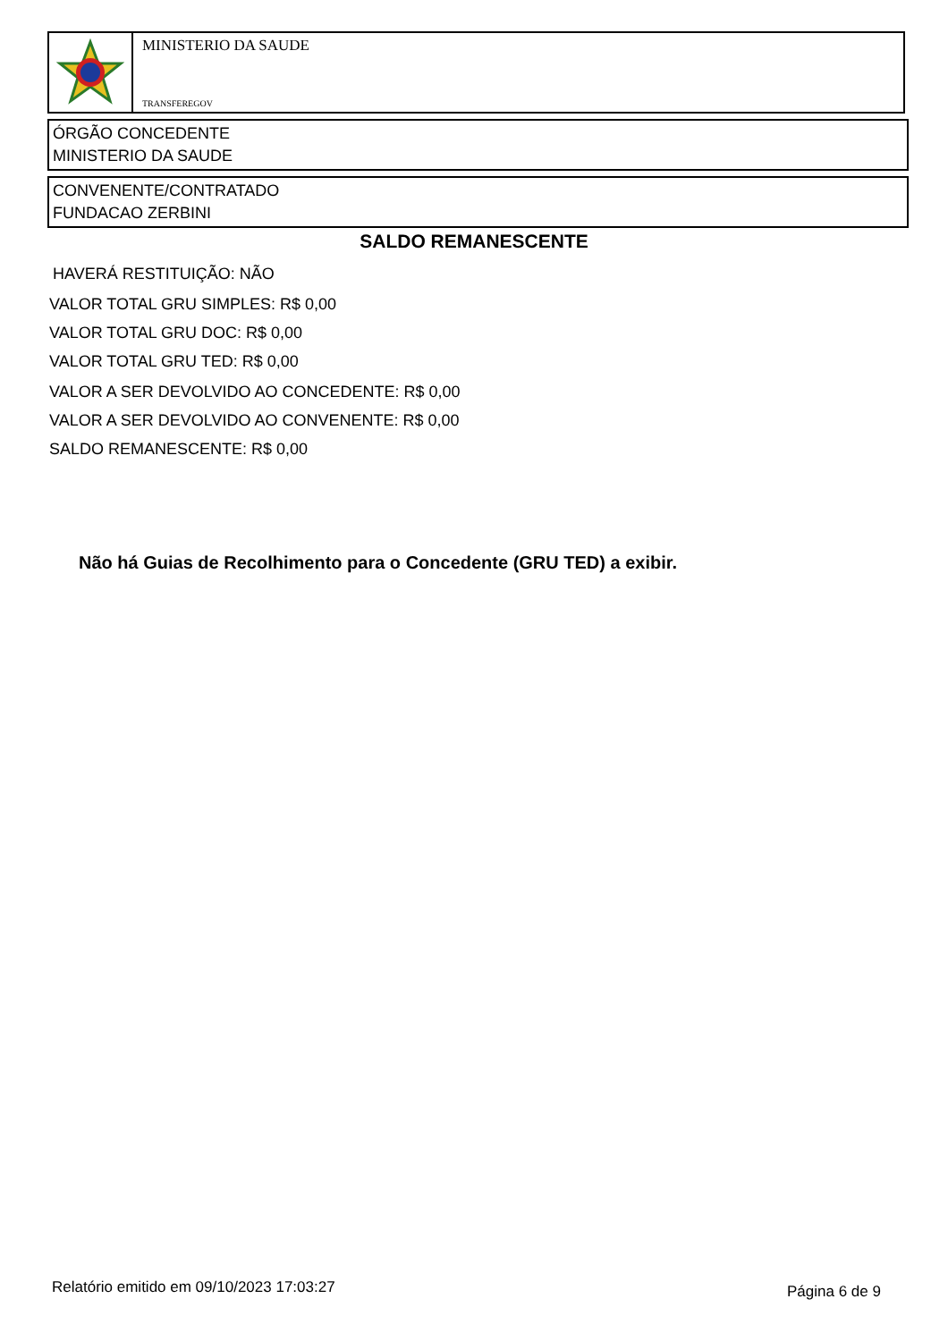MINISTERIO DA SAUDE
TRANSFEREGOV
ÓRGÃO CONCEDENTE
MINISTERIO DA SAUDE
CONVENENTE/CONTRATADO
FUNDACAO ZERBINI
SALDO REMANESCENTE
HAVERÁ RESTITUIÇÃO: NÃO
VALOR TOTAL GRU SIMPLES: R$ 0,00
VALOR TOTAL GRU DOC: R$ 0,00
VALOR TOTAL GRU TED: R$ 0,00
VALOR A SER DEVOLVIDO AO CONCEDENTE: R$ 0,00
VALOR A SER DEVOLVIDO AO CONVENENTE: R$ 0,00
SALDO REMANESCENTE: R$ 0,00
Não há Guias de Recolhimento para o Concedente (GRU TED) a exibir.
Relatório emitido em 09/10/2023 17:03:27
Página 6 de 9